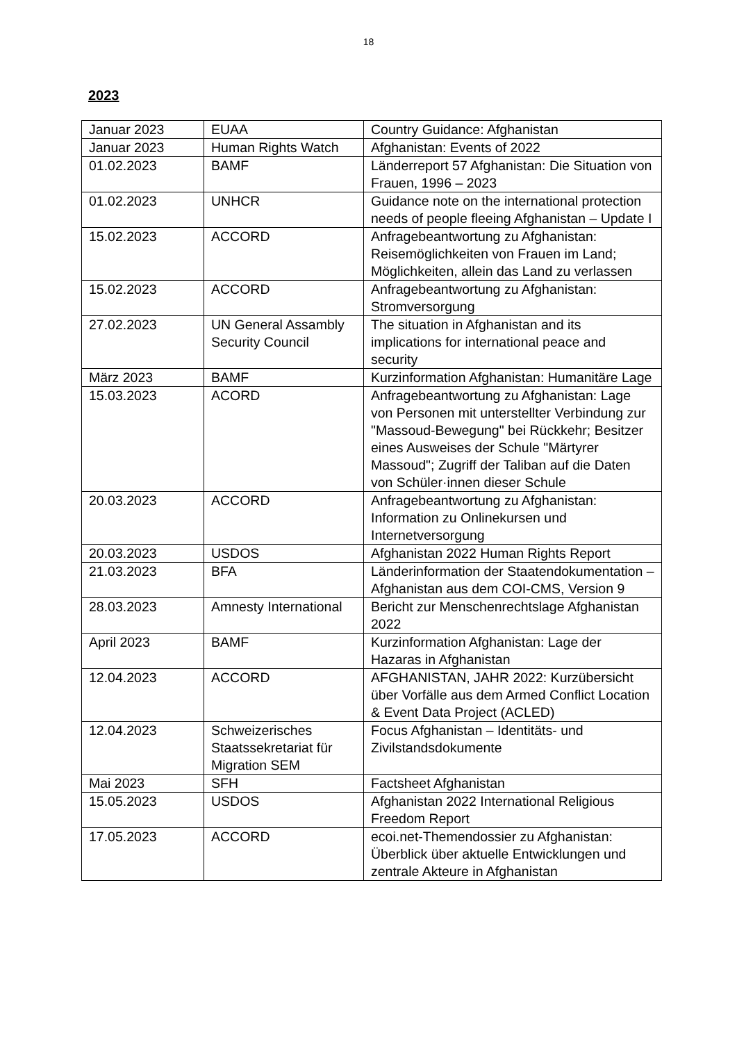18
2023
| Januar 2023 | EUAA | Country Guidance: Afghanistan |
| Januar 2023 | Human Rights Watch | Afghanistan: Events of 2022 |
| 01.02.2023 | BAMF | Länderreport 57 Afghanistan: Die Situation von Frauen, 1996 – 2023 |
| 01.02.2023 | UNHCR | Guidance note on the international protection needs of people fleeing Afghanistan – Update I |
| 15.02.2023 | ACCORD | Anfragebeantwortung zu Afghanistan: Reisemöglichkeiten von Frauen im Land; Möglichkeiten, allein das Land zu verlassen |
| 15.02.2023 | ACCORD | Anfragebeantwortung zu Afghanistan: Stromversorgung |
| 27.02.2023 | UN General Assambly Security Council | The situation in Afghanistan and its implications for international peace and security |
| März 2023 | BAMF | Kurzinformation Afghanistan: Humanitäre Lage |
| 15.03.2023 | ACORD | Anfragebeantwortung zu Afghanistan: Lage von Personen mit unterstellter Verbindung zur "Massoud-Bewegung" bei Rückkehr; Besitzer eines Ausweises der Schule "Märtyrer Massoud"; Zugriff der Taliban auf die Daten von Schüler·innen dieser Schule |
| 20.03.2023 | ACCORD | Anfragebeantwortung zu Afghanistan: Information zu Onlinekursen und Internetversorgung |
| 20.03.2023 | USDOS | Afghanistan 2022 Human Rights Report |
| 21.03.2023 | BFA | Länderinformation der Staatendokumentation – Afghanistan aus dem COI-CMS, Version 9 |
| 28.03.2023 | Amnesty International | Bericht zur Menschenrechtslage Afghanistan 2022 |
| April 2023 | BAMF | Kurzinformation Afghanistan: Lage der Hazaras in Afghanistan |
| 12.04.2023 | ACCORD | AFGHANISTAN, JAHR 2022: Kurzübersicht über Vorfälle aus dem Armed Conflict Location & Event Data Project (ACLED) |
| 12.04.2023 | Schweizerisches Staatssekretariat für Migration SEM | Focus Afghanistan – Identitäts- und Zivilstandsdokumente |
| Mai 2023 | SFH | Factsheet Afghanistan |
| 15.05.2023 | USDOS | Afghanistan 2022 International Religious Freedom Report |
| 17.05.2023 | ACCORD | ecoi.net-Themendossier zu Afghanistan: Überblick über aktuelle Entwicklungen und zentrale Akteure in Afghanistan |